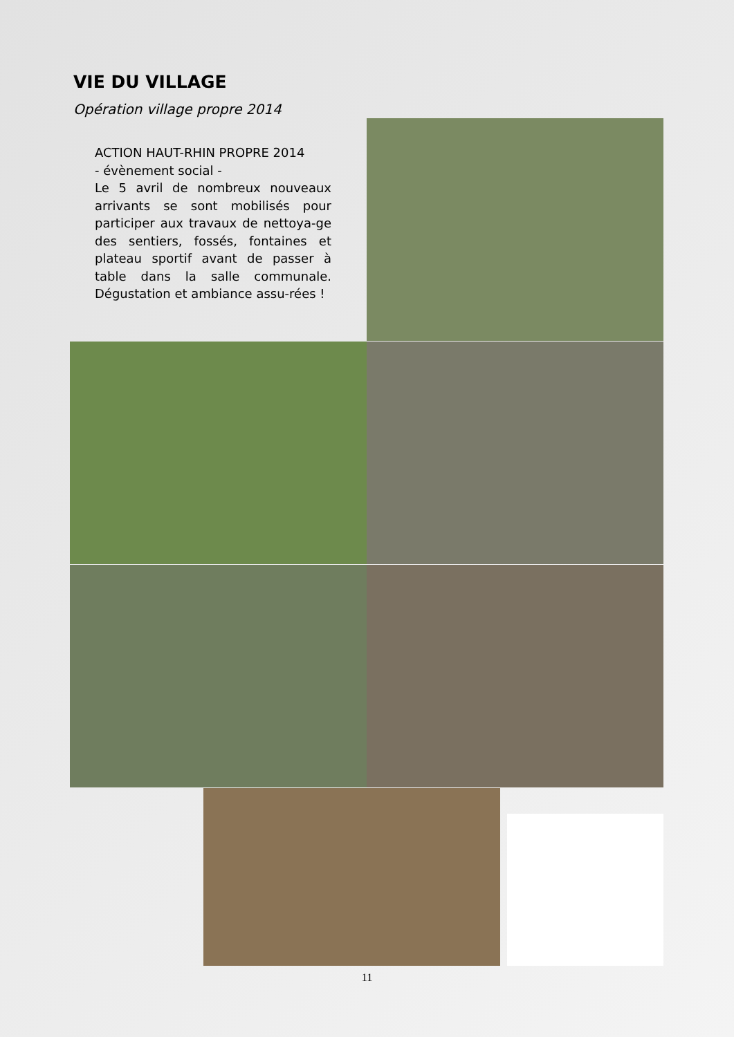VIE DU VILLAGE
Opération village propre 2014
ACTION HAUT-RHIN PROPRE 2014
- évènement social -
Le 5 avril de nombreux nouveaux arrivants se sont mobilisés pour participer aux travaux de nettoya-ge des sentiers, fossés, fontaines et plateau sportif avant de passer à table dans la salle communale. Dégustation et ambiance assu-rées !
11